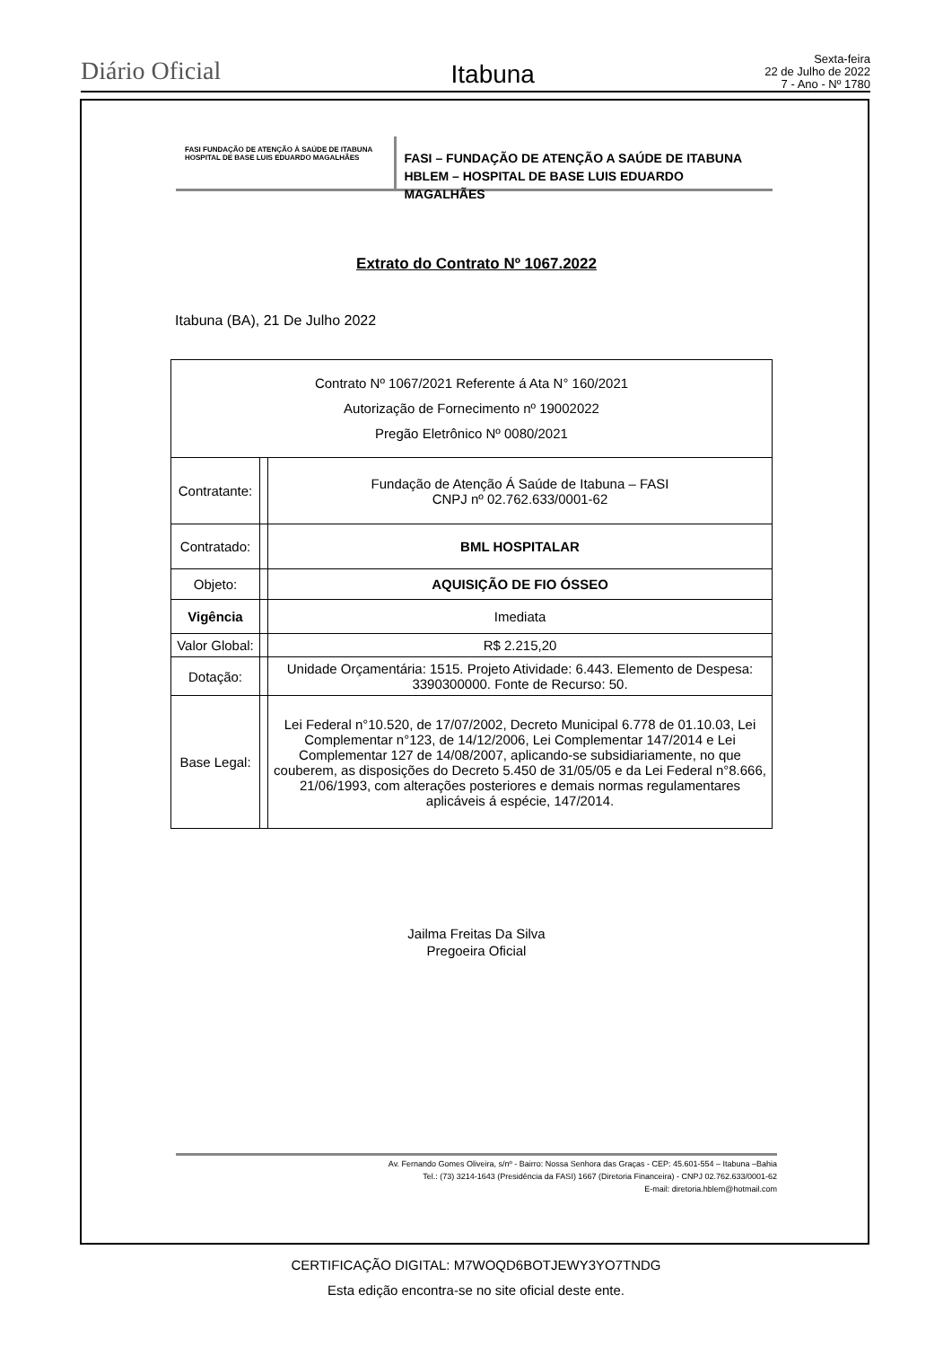Diário Oficial
Itabuna
Sexta-feira
22 de Julho de 2022
7 - Ano - Nº 1780
FASI FUNDAÇÃO DE ATENÇÃO À SAÚDE DE ITABUNA
HOSPITAL DE BASE LUIS EDUARDO MAGALHÃES
FASI – FUNDAÇÃO DE ATENÇÃO A SAÚDE DE ITABUNA
HBLEM – HOSPITAL DE BASE LUIS EDUARDO MAGALHÃES
Extrato do Contrato Nº 1067.2022
Itabuna (BA), 21 De Julho 2022
| Contrato Nº 1067/2021 Referente á Ata N° 160/2021 Autorização de Fornecimento nº 19002022 Pregão Eletrônico Nº 0080/2021 | | |
| Contratante: | | Fundação de Atenção Á Saúde de Itabuna – FASI CNPJ nº 02.762.633/0001-62 |
| Contratado: | | BML HOSPITALAR |
| Objeto: | | AQUISIÇÃO DE FIO ÓSSEO |
| Vigência | | Imediata |
| Valor Global: | | R$ 2.215,20 |
| Dotação: | | Unidade Orçamentária: 1515. Projeto Atividade: 6.443. Elemento de Despesa: 3390300000. Fonte de Recurso: 50. |
| Base Legal: | | Lei Federal n°10.520, de 17/07/2002, Decreto Municipal 6.778 de 01.10.03, Lei Complementar n°123, de 14/12/2006, Lei Complementar 147/2014 e Lei Complementar 127 de 14/08/2007, aplicando-se subsidiariamente, no que couberem, as disposições do Decreto 5.450 de 31/05/05 e da Lei Federal n°8.666, 21/06/1993, com alterações posteriores e demais normas regulamentares aplicáveis á espécie, 147/2014. |
Jailma Freitas Da Silva
Pregoeira Oficial
Av. Fernando Gomes Oliveira, s/nº - Bairro: Nossa Senhora das Graças - CEP: 45.601-554 – Itabuna –Bahia
Tel.: (73) 3214-1643 (Presidência da FASI) 1667 (Diretoria Financeira) - CNPJ 02.762.633/0001-62
E-mail: diretoria.hblem@hotmail.com
CERTIFICAÇÃO DIGITAL: M7WOQD6BOTJEWY3YO7TNDG
Esta edição encontra-se no site oficial deste ente.